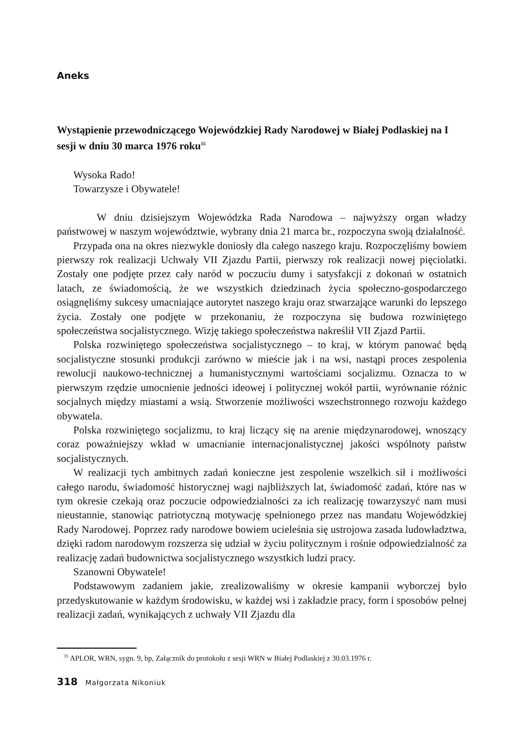Aneks
Wystąpienie przewodniczącego Wojewódzkiej Rady Narodowej w Białej Podlaskiej na I sesji w dniu 30 marca 1976 roku<sup>35</sup>
Wysoka Rado!
Towarzysze i Obywatele!
W dniu dzisiejszym Wojewódzka Rada Narodowa – najwyższy organ władzy państwowej w naszym województwie, wybrany dnia 21 marca br., rozpoczyna swoją działalność.
Przypada ona na okres niezwykle doniosły dla całego naszego kraju. Rozpoczęliśmy bowiem pierwszy rok realizacji Uchwały VII Zjazdu Partii, pierwszy rok realizacji nowej pięciolatki. Zostały one podjęte przez cały naród w poczuciu dumy i satysfakcji z dokonań w ostatnich latach, ze świadomością, że we wszystkich dziedzinach życia społeczno-gospodarczego osiągnęliśmy sukcesy umacniające autorytet naszego kraju oraz stwarzające warunki do lepszego życia. Zostały one podjęte w przekonaniu, że rozpoczyna się budowa rozwiniętego społeczeństwa socjalistycznego. Wizję takiego społeczeństwa nakreślił VII Zjazd Partii.
Polska rozwiniętego społeczeństwa socjalistycznego – to kraj, w którym panować będą socjalistyczne stosunki produkcji zarówno w mieście jak i na wsi, nastąpi proces zespolenia rewolucji naukowo-technicznej a humanistycznymi wartościami socjalizmu. Oznacza to w pierwszym rzędzie umocnienie jedności ideowej i politycznej wokół partii, wyrównanie różnic socjalnych między miastami a wsią. Stworzenie możliwości wszechstronnego rozwoju każdego obywatela.
Polska rozwiniętego socjalizmu, to kraj liczący się na arenie międzynarodowej, wnoszący coraz poważniejszy wkład w umacnianie internacjonalistycznej jakości wspólnoty państw socjalistycznych.
W realizacji tych ambitnych zadań konieczne jest zespolenie wszelkich sił i możliwości całego narodu, świadomość historycznej wagi najbliższych lat, świadomość zadań, które nas w tym okresie czekają oraz poczucie odpowiedzialności za ich realizację towarzyszyć nam musi nieustannie, stanowiąc patriotyczną motywację spełnionego przez nas mandatu Wojewódzkiej Rady Narodowej. Poprzez rady narodowe bowiem ucieleśnia się ustrojowa zasada ludowładztwa, dzięki radom narodowym rozszerza się udział w życiu politycznym i rośnie odpowiedzialność za realizację zadań budownictwa socjalistycznego wszystkich ludzi pracy.
Szanowni Obywatele!
Podstawowym zadaniem jakie, zrealizowaliśmy w okresie kampanii wyborczej było przedyskutowanie w każdym środowisku, w każdej wsi i zakładzie pracy, form i sposobów pełnej realizacji zadań, wynikających z uchwały VII Zjazdu dla
<sup>35</sup> APLOR, WRN, sygn. 9, bp, Załącznik do protokołu z sesji WRN w Białej Podlaskiej z 30.03.1976 r.
318 Małgorzata Nikoniuk